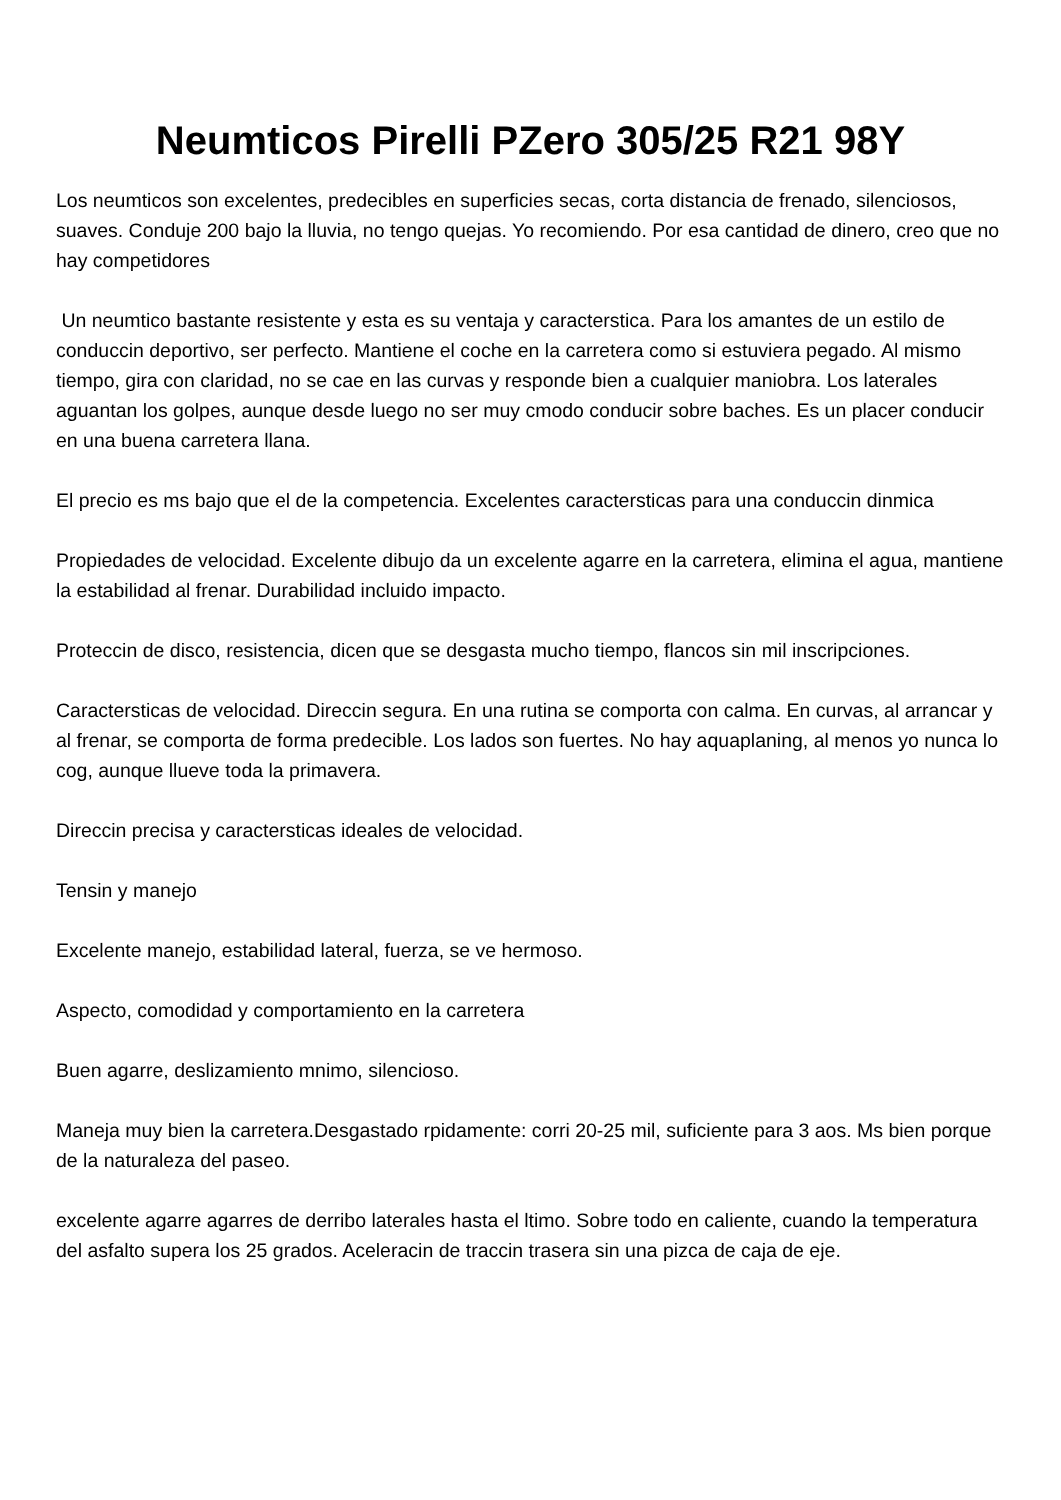Neumticos Pirelli PZero 305/25 R21 98Y
Los neumticos son excelentes, predecibles en superficies secas, corta distancia de frenado, silenciosos, suaves. Conduje 200 bajo la lluvia, no tengo quejas. Yo recomiendo. Por esa cantidad de dinero, creo que no hay competidores
Un neumtico bastante resistente y esta es su ventaja y caracterstica. Para los amantes de un estilo de conduccin deportivo, ser perfecto. Mantiene el coche en la carretera como si estuviera pegado. Al mismo tiempo, gira con claridad, no se cae en las curvas y responde bien a cualquier maniobra. Los laterales aguantan los golpes, aunque desde luego no ser muy cmodo conducir sobre baches. Es un placer conducir en una buena carretera llana.
El precio es ms bajo que el de la competencia. Excelentes caractersticas para una conduccin dinmica
Propiedades de velocidad. Excelente dibujo da un excelente agarre en la carretera, elimina el agua, mantiene la estabilidad al frenar. Durabilidad incluido impacto.
Proteccin de disco, resistencia, dicen que se desgasta mucho tiempo, flancos sin mil inscripciones.
Caractersticas de velocidad. Direccin segura. En una rutina se comporta con calma. En curvas, al arrancar y al frenar, se comporta de forma predecible. Los lados son fuertes. No hay aquaplaning, al menos yo nunca lo cog, aunque llueve toda la primavera.
Direccin precisa y caractersticas ideales de velocidad.
Tensin y manejo
Excelente manejo, estabilidad lateral, fuerza, se ve hermoso.
Aspecto, comodidad y comportamiento en la carretera
Buen agarre, deslizamiento mnimo, silencioso.
Maneja muy bien la carretera.Desgastado rpidamente: corri 20-25 mil, suficiente para 3 aos. Ms bien porque de la naturaleza del paseo.
excelente agarre agarres de derribo laterales hasta el ltimo. Sobre todo en caliente, cuando la temperatura del asfalto supera los 25 grados. Aceleracin de traccin trasera sin una pizca de caja de eje.